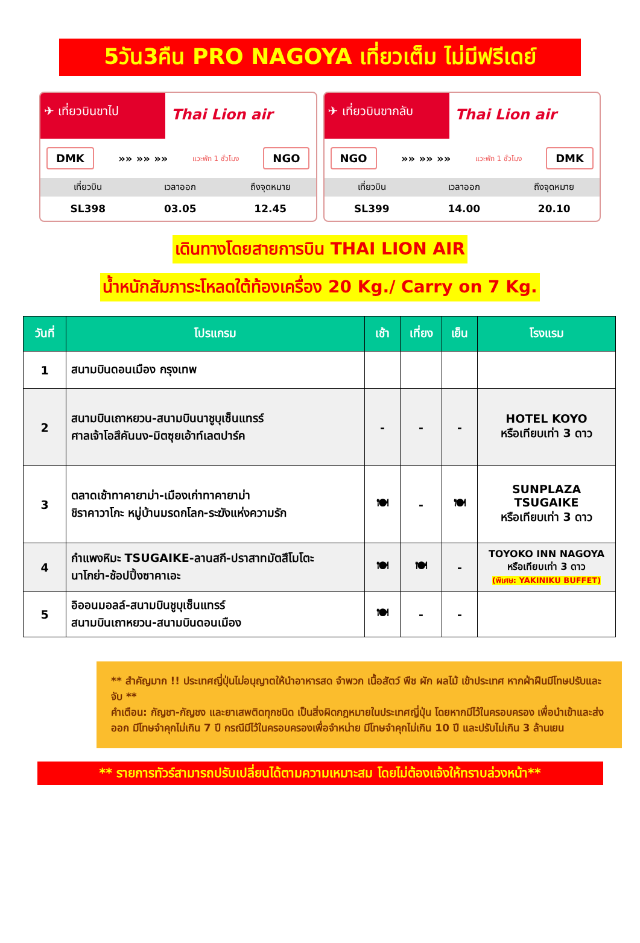5วัน3คืน PRO NAGOYA เที่ยวเต็ม ไม่มีฟรีเดย์
✈ เที่ยวบินขาไป
Thai Lion air
DMK »» »» »» แวะพัก 1 ชั่วโมง NGO
| เที่ยวบิน | เวลาออก | ถึงจุดหมาย |
| --- | --- | --- |
| SL398 | 03.05 | 12.45 |
✈ เที่ยวบินขากลับ
Thai Lion air
NGO »» »» »» แวะพัก 1 ชั่วโมง DMK
| เที่ยวบิน | เวลาออก | ถึงจุดหมาย |
| --- | --- | --- |
| SL399 | 14.00 | 20.10 |
เดินทางโดยสายการบิน THAI LION AIR
น้ำหนักสัมภาระโหลดใต้ท้องเครื่อง 20 Kg./ Carry on 7 Kg.
| วันที่ | โปรแกรม | เช้า | เที่ยง | เย็น | โรงแรม |
| --- | --- | --- | --- | --- | --- |
| 1 | สนามบินดอนเมือง กรุงเทพ | | | | |
| 2 | สนามบินเถาหยวน-สนามบินนาชูบุเซ็นแทรร์ ศาลเจ้าโอสึคันนง-มิตซุยเอ้าท์เลตปาร์ค | - | - | - | HOTEL KOYO หรือเทียบเท่า 3 ดาว |
| 3 | ตลาดเช้าทาคายาม่า-เมืองเก่าทาคายาม่า ชิราคาวาโกะ หมู่บ้านมรดกโลก-ระฆังแห่งความรัก | 🍽 | - | 🍽 | SUNPLAZA TSUGAIKE หรือเทียบเท่า 3 ดาว |
| 4 | กำแพงหิมะ TSUGAIKE-ลานสกี-ปราสาทมัตสึโมโตะ นาโกย่า-ช้อปปิ้งซาคาเอะ | 🍽 | 🍽 | - | TOYOKO INN NAGOYA หรือเทียบเท่า 3 ดาว (พิเศษ: YAKINIKU BUFFET) |
| 5 | อิออนมอลล์-สนามบินชูบุเซ็นแทรร์ สนามบินเถาหยวน-สนามบินดอนเมือง | 🍽 | - | - | |
** สำคัญมาก !! ประเทศญี่ปุ่นไม่อนุญาตให้นำอาหารสด จำพวก เนื้อสัตว์ พืช ผัก ผลไม้ เข้าประเทศ หากฝ่าฝืนมีโทษปรับและจับ **
คำเตือน: กัญชา-กัญชง และยาเสพติดทุกชนิด เป็นสิ่งผิดกฎหมายในประเทศญี่ปุ่น โดยหากมีไว้ในครอบครอง เพื่อนำเข้าและส่งออก มีโทษจำคุกไม่เกิน 7 ปี กรณีมีไว้ในครอบครองเพื่อจำหน่าย มีโทษจำคุกไม่เกิน 10 ปี และปรับไม่เกิน 3 ล้านเยน
** รายการทัวร์สามารถปรับเปลี่ยนได้ตามความเหมาะสม โดยไม่ต้องแจ้งให้ทราบล่วงหน้า**